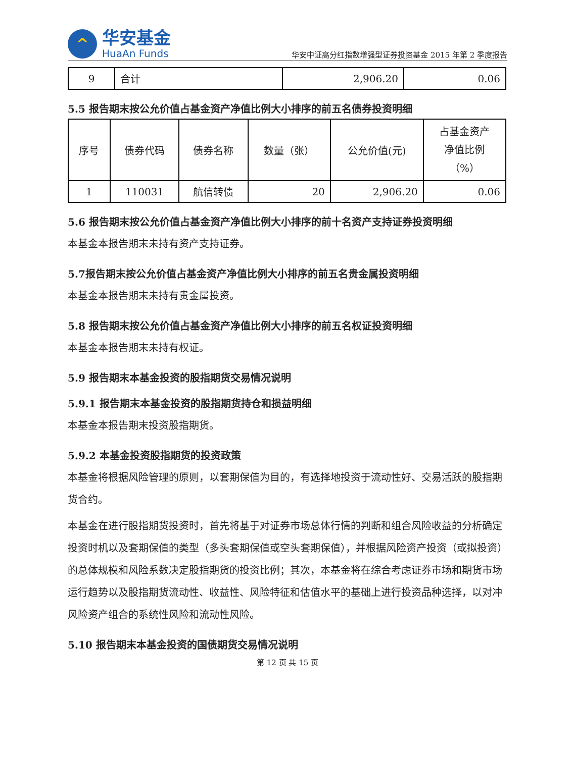^
华安基金
HuaAn Funds
华安中证高分红指数增强型证券投资基金 2015 年第 2 季度报告
| 9 | 合计 | 2,906.20 | 0.06 |
5.5 报告期末按公允价值占基金资产净值比例大小排序的前五名债券投资明细
| 序号 | 债券代码 | 债券名称 | 数量（张） | 公允价值(元) | 占基金资产 净值比例 （%） |
| --- | --- | --- | --- | --- | --- |
| 1 | 110031 | 航信转债 | 20 | 2,906.20 | 0.06 |
5.6 报告期末按公允价值占基金资产净值比例大小排序的前十名资产支持证券投资明细
本基金本报告期末未持有资产支持证券。
5.7报告期末按公允价值占基金资产净值比例大小排序的前五名贵金属投资明细
本基金本报告期末未持有贵金属投资。
5.8 报告期末按公允价值占基金资产净值比例大小排序的前五名权证投资明细
本基金本报告期末未持有权证。
5.9 报告期末本基金投资的股指期货交易情况说明
5.9.1 报告期末本基金投资的股指期货持仓和损益明细
本基金本报告期末投资股指期货。
5.9.2 本基金投资股指期货的投资政策
本基金将根据风险管理的原则，以套期保值为目的，有选择地投资于流动性好、交易活跃的股指期货合约。
本基金在进行股指期货投资时，首先将基于对证券市场总体行情的判断和组合风险收益的分析确定投资时机以及套期保值的类型（多头套期保值或空头套期保值），并根据风险资产投资（或拟投资）的总体规模和风险系数决定股指期货的投资比例；其次，本基金将在综合考虑证券市场和期货市场运行趋势以及股指期货流动性、收益性、风险特征和估值水平的基础上进行投资品种选择，以对冲风险资产组合的系统性风险和流动性风险。
5.10 报告期末本基金投资的国债期货交易情况说明
第 12 页 共 15 页